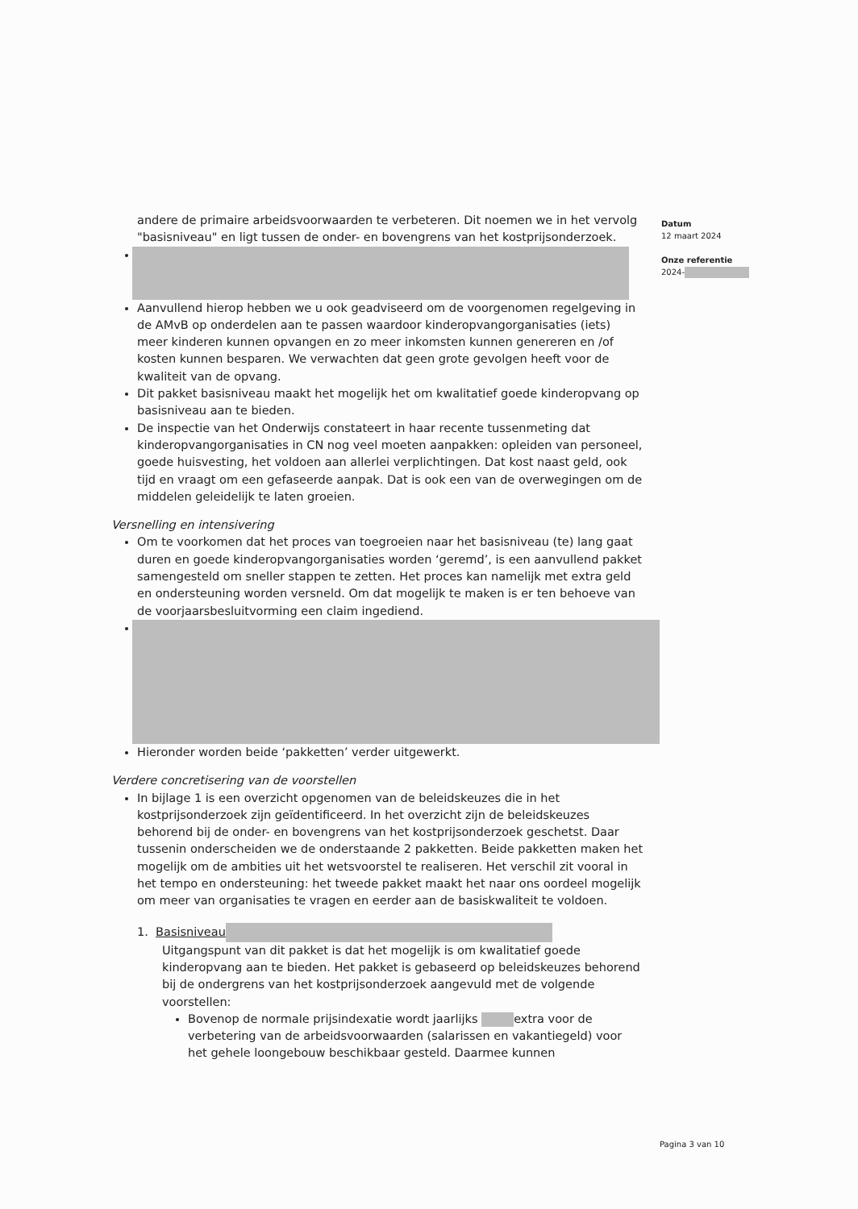Datum
12 maart 2024
Onze referentie
2024-
andere de primaire arbeidsvoorwaarden te verbeteren. Dit noemen we in het vervolg "basisniveau" en ligt tussen de onder- en bovengrens van het kostprijsonderzoek.
Aanvullend hierop hebben we u ook geadviseerd om de voorgenomen regelgeving in de AMvB op onderdelen aan te passen waardoor kinderopvangorganisaties (iets) meer kinderen kunnen opvangen en zo meer inkomsten kunnen genereren en /of kosten kunnen besparen. We verwachten dat geen grote gevolgen heeft voor de kwaliteit van de opvang.
Dit pakket basisniveau maakt het mogelijk het om kwalitatief goede kinderopvang op basisniveau aan te bieden.
De inspectie van het Onderwijs constateert in haar recente tussenmeting dat kinderopvangorganisaties in CN nog veel moeten aanpakken: opleiden van personeel, goede huisvesting, het voldoen aan allerlei verplichtingen. Dat kost naast geld, ook tijd en vraagt om een gefaseerde aanpak. Dat is ook een van de overwegingen om de middelen geleidelijk te laten groeien.
Versnelling en intensivering
Om te voorkomen dat het proces van toegroeien naar het basisniveau (te) lang gaat duren en goede kinderopvangorganisaties worden ‘geremd’, is een aanvullend pakket samengesteld om sneller stappen te zetten. Het proces kan namelijk met extra geld en ondersteuning worden versneld. Om dat mogelijk te maken is er ten behoeve van de voorjaarsbesluitvorming een claim ingediend.
Hieronder worden beide ‘pakketten’ verder uitgewerkt.
Verdere concretisering van de voorstellen
In bijlage 1 is een overzicht opgenomen van de beleidskeuzes die in het kostprijsonderzoek zijn geïdentificeerd. In het overzicht zijn de beleidskeuzes behorend bij de onder- en bovengrens van het kostprijsonderzoek geschetst. Daar tussenin onderscheiden we de onderstaande 2 pakketten. Beide pakketten maken het mogelijk om de ambities uit het wetsvoorstel te realiseren. Het verschil zit vooral in het tempo en ondersteuning: het tweede pakket maakt het naar ons oordeel mogelijk om meer van organisaties te vragen en eerder aan de basiskwaliteit te voldoen.
1. Basisniveau
Uitgangspunt van dit pakket is dat het mogelijk is om kwalitatief goede kinderopvang aan te bieden. Het pakket is gebaseerd op beleidskeuzes behorend bij de ondergrens van het kostprijsonderzoek aangevuld met de volgende voorstellen:
Bovenop de normale prijsindexatie wordt jaarlijks extra voor de verbetering van de arbeidsvoorwaarden (salarissen en vakantiegeld) voor het gehele loongebouw beschikbaar gesteld. Daarmee kunnen
Pagina 3 van 10